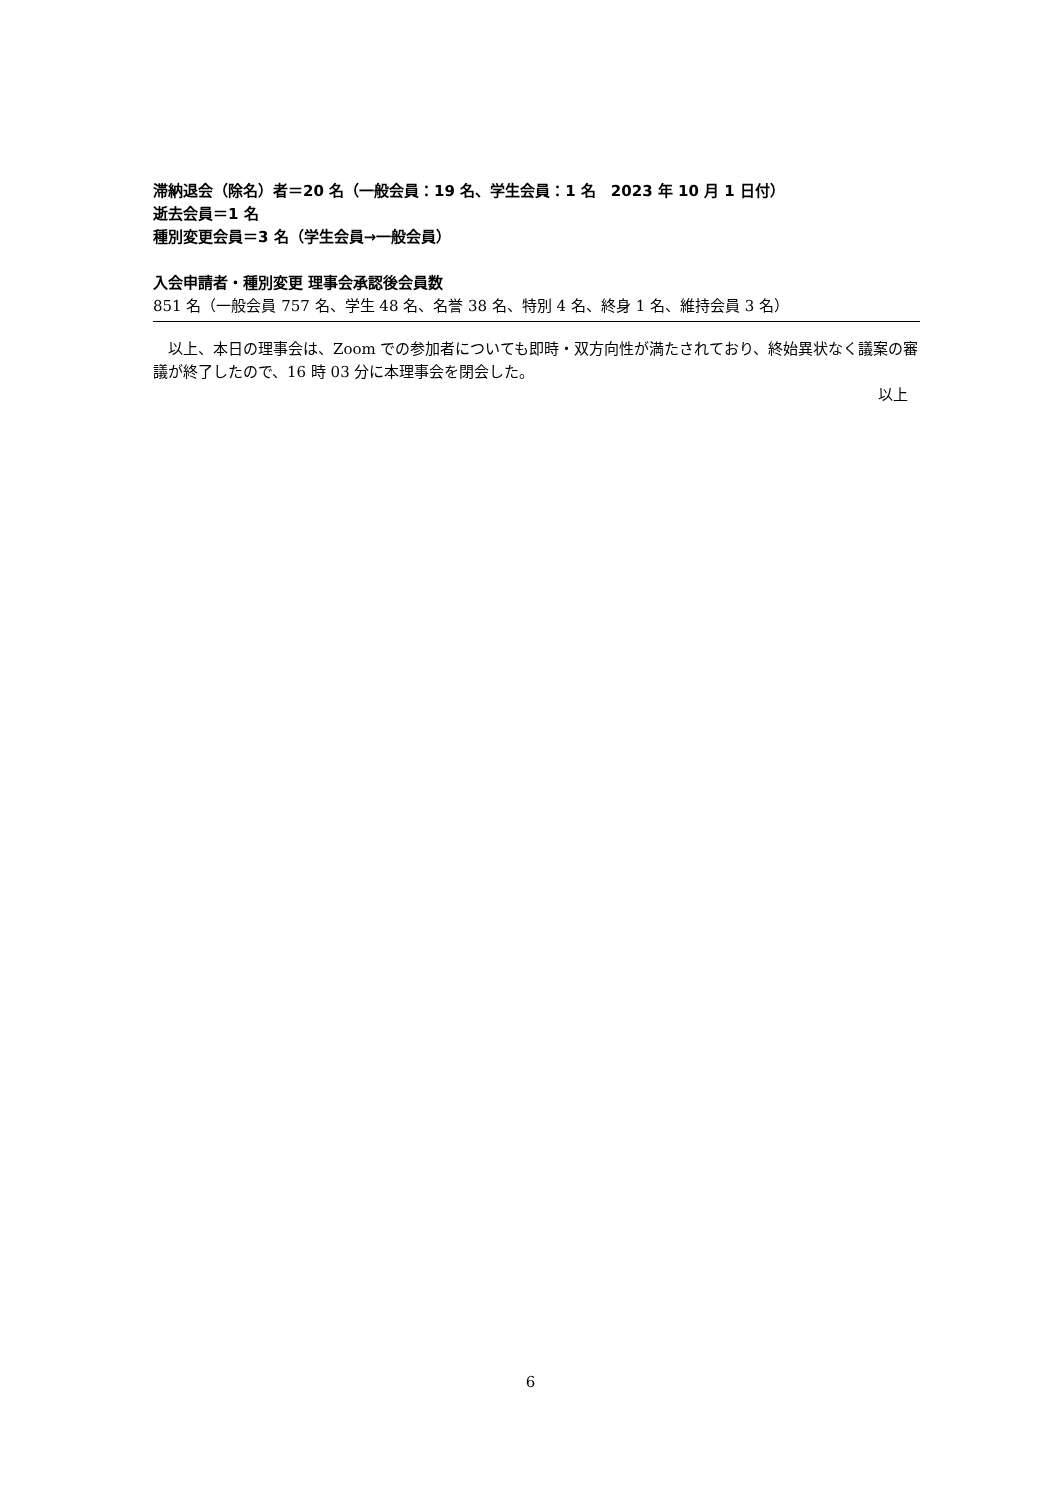滞納退会（除名）者＝20 名（一般会員：19 名、学生会員：1 名　2023 年 10 月 1 日付）
逝去会員＝1 名
種別変更会員＝3 名（学生会員→一般会員）
入会申請者・種別変更 理事会承認後会員数
851 名（一般会員 757 名、学生 48 名、名誉 38 名、特別 4 名、終身 1 名、維持会員 3 名）
　以上、本日の理事会は、Zoom での参加者についても即時・双方向性が満たされており、終始異状なく議案の審議が終了したので、16 時 03 分に本理事会を閉会した。
以上
6